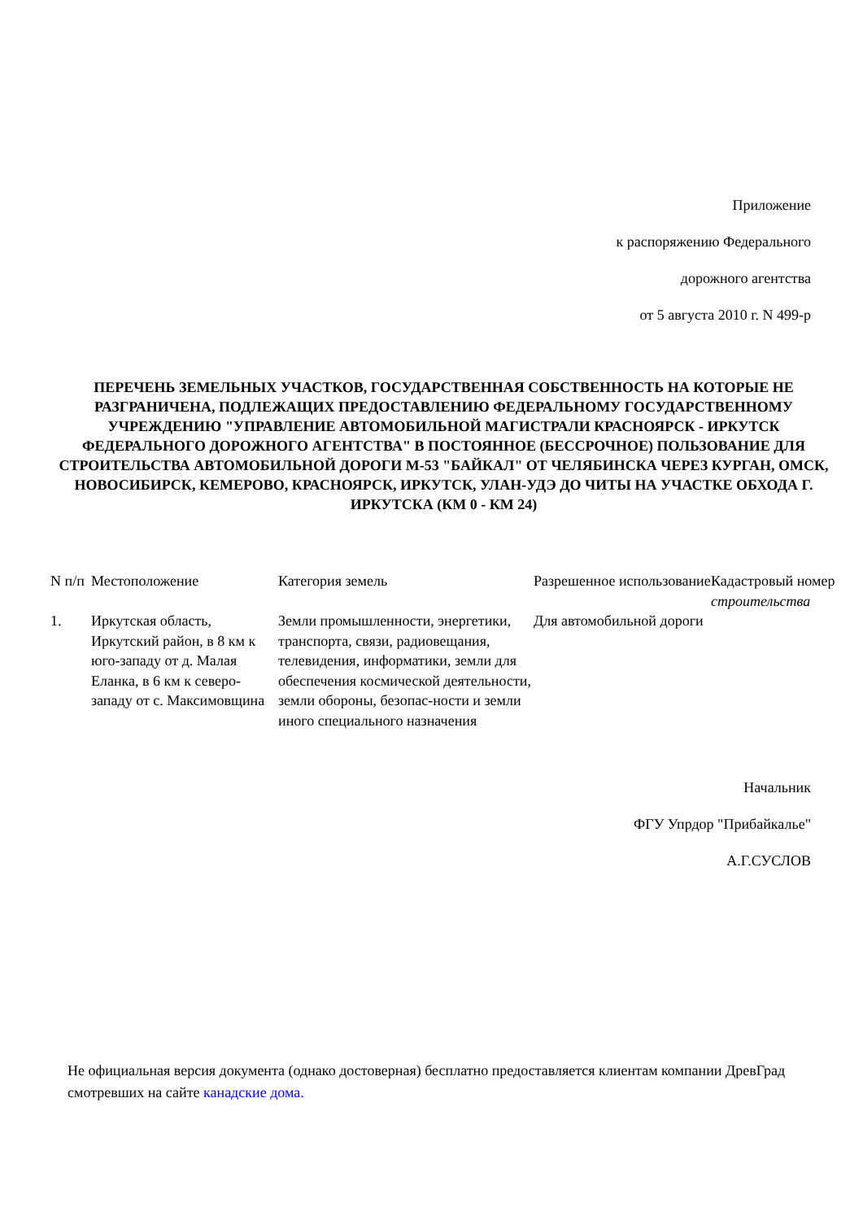Приложение
к распоряжению Федерального
дорожного агентства
от 5 августа 2010 г. N 499-р
ПЕРЕЧЕНЬ ЗЕМЕЛЬНЫХ УЧАСТКОВ, ГОСУДАРСТВЕННАЯ СОБСТВЕННОСТЬ НА КОТОРЫЕ НЕ РАЗГРАНИЧЕНА, ПОДЛЕЖАЩИХ ПРЕДОСТАВЛЕНИЮ ФЕДЕРАЛЬНОМУ ГОСУДАРСТВЕННОМУ УЧРЕЖДЕНИЮ "УПРАВЛЕНИЕ АВТОМОБИЛЬНОЙ МАГИСТРАЛИ КРАСНОЯРСК - ИРКУТСК ФЕДЕРАЛЬНОГО ДОРОЖНОГО АГЕНТСТВА" В ПОСТОЯННОЕ (БЕССРОЧНОЕ) ПОЛЬЗОВАНИЕ ДЛЯ СТРОИТЕЛЬСТВА АВТОМОБИЛЬНОЙ ДОРОГИ М-53 "БАЙКАЛ" ОТ ЧЕЛЯБИНСКА ЧЕРЕЗ КУРГАН, ОМСК, НОВОСИБИРСК, КЕМЕРОВО, КРАСНОЯРСК, ИРКУТСК, УЛАН-УДЭ ДО ЧИТЫ НА УЧАСТКЕ ОБХОДА Г. ИРКУТСКА (КМ 0 - КМ 24)
| N п/п | Местоположение | Категория земель | Разрешенное использование | Кадастровый номер строительства |
| --- | --- | --- | --- | --- |
| 1. | Иркутская область, Иркутский район, в 8 км к юго-западу от д. Малая Еланка, в 6 км к северо-западу от с. Максимовщина | Земли промышленности, энергетики, транспорта, связи, радиовещания, телевидения, информатики, земли для обеспечения космической деятельности, земли обороны, безопас-ности и земли иного специального назначения | Для автомобильной дороги | |
Начальник
ФГУ Упрдор "Прибайкалье"
А.Г.СУСЛОВ
Не официальная версия документа (однако достоверная) бесплатно предоставляется клиентам компании ДревГрад смотревших на сайте канадские дома.